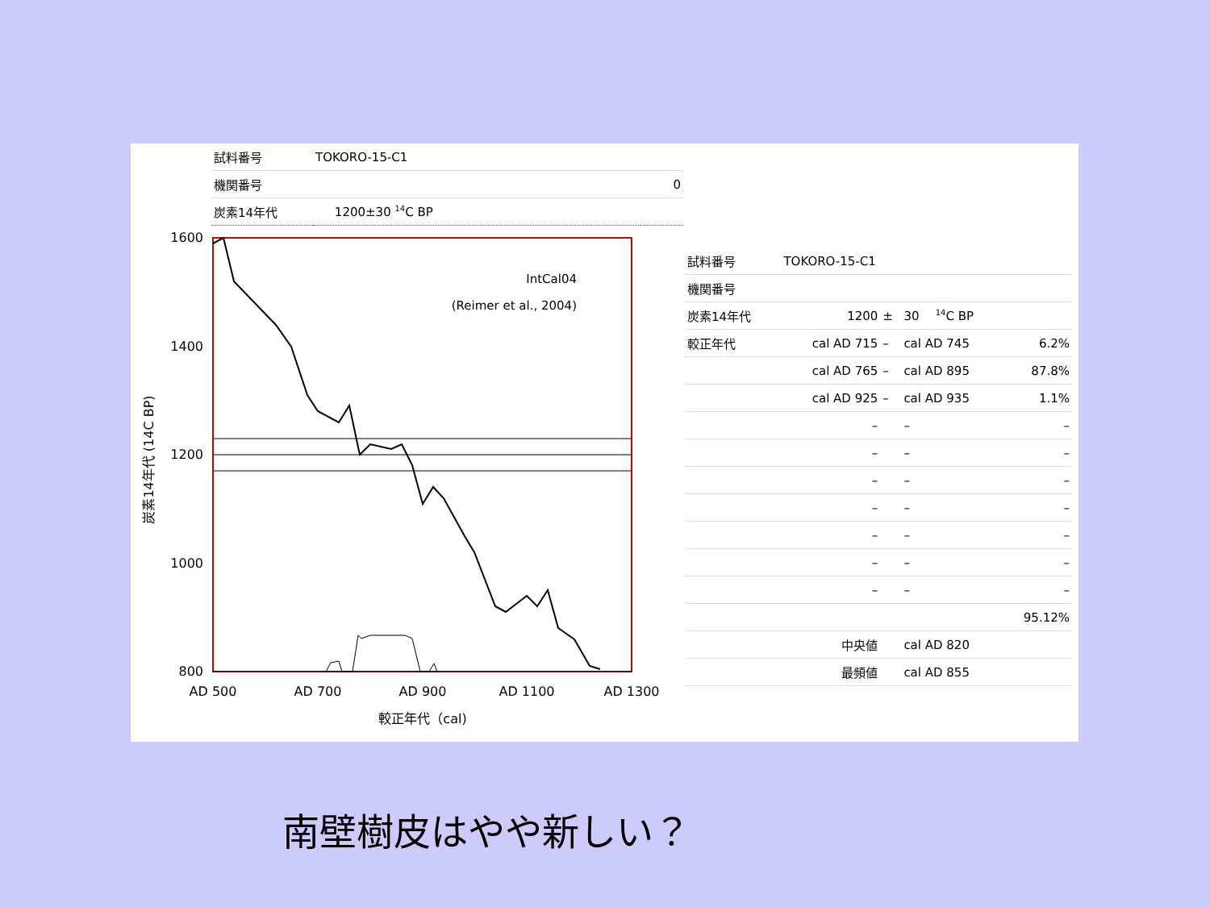| 試料番号 | TOKORO-15-C1 | |
| 機関番号 | | 0 |
| 炭素14年代 | 1200±30 <sup>14</sup>C BP | |
1600
1400
1200
1000
800
AD 500
AD 700
AD 900
AD 1100
AD 1300
較正年代（cal)
IntCal04
(Reimer et al., 2004)
炭素14年代 (14C BP)
| 試料番号 | TOKORO-15-C1 | | | | |
| 機関番号 | | | | | |
| 炭素14年代 | 1200 | ± | 30 | <sup>14</sup>C BP | |
| 較正年代 | cal AD 715 | – | cal AD 745 | | 6.2% |
| | cal AD 765 | – | cal AD 895 | | 87.8% |
| | cal AD 925 | – | cal AD 935 | | 1.1% |
| | – | | – | | – |
| | – | | – | | – |
| | – | | – | | – |
| | – | | – | | – |
| | – | | – | | – |
| | – | | – | | – |
| | – | | – | | – |
| | | | | | 95.12% |
| | 中央値 | | cal AD 820 | | |
| | 最頻値 | | cal AD 855 | | |
南壁樹皮はやや新しい？